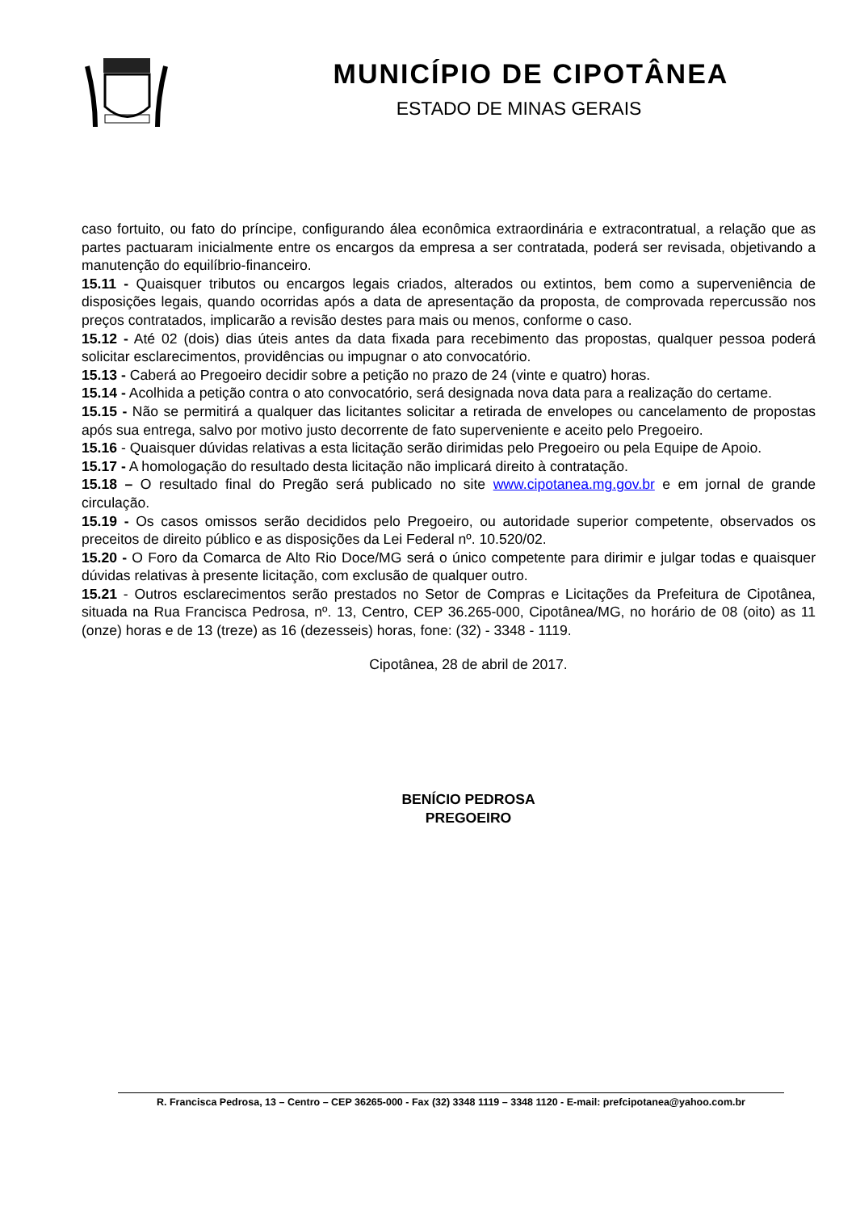MUNICÍPIO DE CIPOTÂNEA
ESTADO DE MINAS GERAIS
caso fortuito, ou fato do príncipe, configurando álea econômica extraordinária e extracontratual, a relação que as partes pactuaram inicialmente entre os encargos da empresa a ser contratada, poderá ser revisada, objetivando a manutenção do equilíbrio-financeiro.
15.11 - Quaisquer tributos ou encargos legais criados, alterados ou extintos, bem como a superveniência de disposições legais, quando ocorridas após a data de apresentação da proposta, de comprovada repercussão nos preços contratados, implicarão a revisão destes para mais ou menos, conforme o caso.
15.12 - Até 02 (dois) dias úteis antes da data fixada para recebimento das propostas, qualquer pessoa poderá solicitar esclarecimentos, providências ou impugnar o ato convocatório.
15.13 - Caberá ao Pregoeiro decidir sobre a petição no prazo de 24 (vinte e quatro) horas.
15.14 - Acolhida a petição contra o ato convocatório, será designada nova data para a realização do certame.
15.15 - Não se permitirá a qualquer das licitantes solicitar a retirada de envelopes ou cancelamento de propostas após sua entrega, salvo por motivo justo decorrente de fato superveniente e aceito pelo Pregoeiro.
15.16 - Quaisquer dúvidas relativas a esta licitação serão dirimidas pelo Pregoeiro ou pela Equipe de Apoio.
15.17 - A homologação do resultado desta licitação não implicará direito à contratação.
15.18 – O resultado final do Pregão será publicado no site www.cipotanea.mg.gov.br e em jornal de grande circulação.
15.19 - Os casos omissos serão decididos pelo Pregoeiro, ou autoridade superior competente, observados os preceitos de direito público e as disposições da Lei Federal nº. 10.520/02.
15.20 - O Foro da Comarca de Alto Rio Doce/MG será o único competente para dirimir e julgar todas e quaisquer dúvidas relativas à presente licitação, com exclusão de qualquer outro.
15.21 - Outros esclarecimentos serão prestados no Setor de Compras e Licitações da Prefeitura de Cipotânea, situada na Rua Francisca Pedrosa, nº. 13, Centro, CEP 36.265-000, Cipotânea/MG, no horário de 08 (oito) as 11 (onze) horas e de 13 (treze) as 16 (dezesseis) horas, fone: (32) - 3348 - 1119.
Cipotânea, 28 de abril de 2017.
BENÍCIO PEDROSA
PREGOEIRO
R. Francisca Pedrosa, 13 – Centro – CEP 36265-000 - Fax (32) 3348 1119 – 3348 1120 - E-mail: prefcipotanea@yahoo.com.br